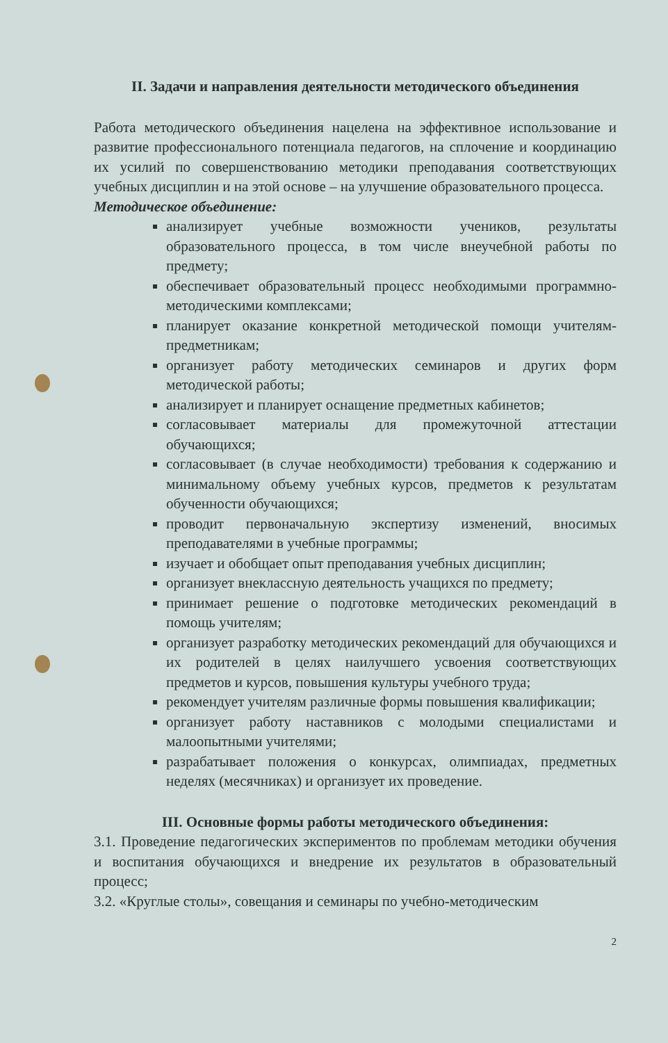II. Задачи и направления деятельности методического объединения
Работа методического объединения нацелена на эффективное использование и развитие профессионального потенциала педагогов, на сплочение и координацию их усилий по совершенствованию методики преподавания соответствующих учебных дисциплин и на этой основе – на улучшение образовательного процесса.
Методическое объединение:
анализирует учебные возможности учеников, результаты образовательного процесса, в том числе внеучебной работы по предмету;
обеспечивает образовательный процесс необходимыми программно-методическими комплексами;
планирует оказание конкретной методической помощи учителям-предметникам;
организует работу методических семинаров и других форм методической работы;
анализирует и планирует оснащение предметных кабинетов;
согласовывает материалы для промежуточной аттестации обучающихся;
согласовывает (в случае необходимости) требования к содержанию и минимальному объему учебных курсов, предметов к результатам обученности обучающихся;
проводит первоначальную экспертизу изменений, вносимых преподавателями в учебные программы;
изучает и обобщает опыт преподавания учебных дисциплин;
организует внеклассную деятельность учащихся по предмету;
принимает решение о подготовке методических рекомендаций в помощь учителям;
организует разработку методических рекомендаций для обучающихся и их родителей в целях наилучшего усвоения соответствующих предметов и курсов, повышения культуры учебного труда;
рекомендует учителям различные формы повышения квалификации;
организует работу наставников с молодыми специалистами и малоопытными учителями;
разрабатывает положения о конкурсах, олимпиадах, предметных неделях (месячниках) и организует их проведение.
III. Основные формы работы методического объединения:
3.1. Проведение педагогических экспериментов по проблемам методики обучения и воспитания обучающихся и внедрение их результатов в образовательный процесс;
3.2. «Круглые столы», совещания и семинары по учебно-методическим
2